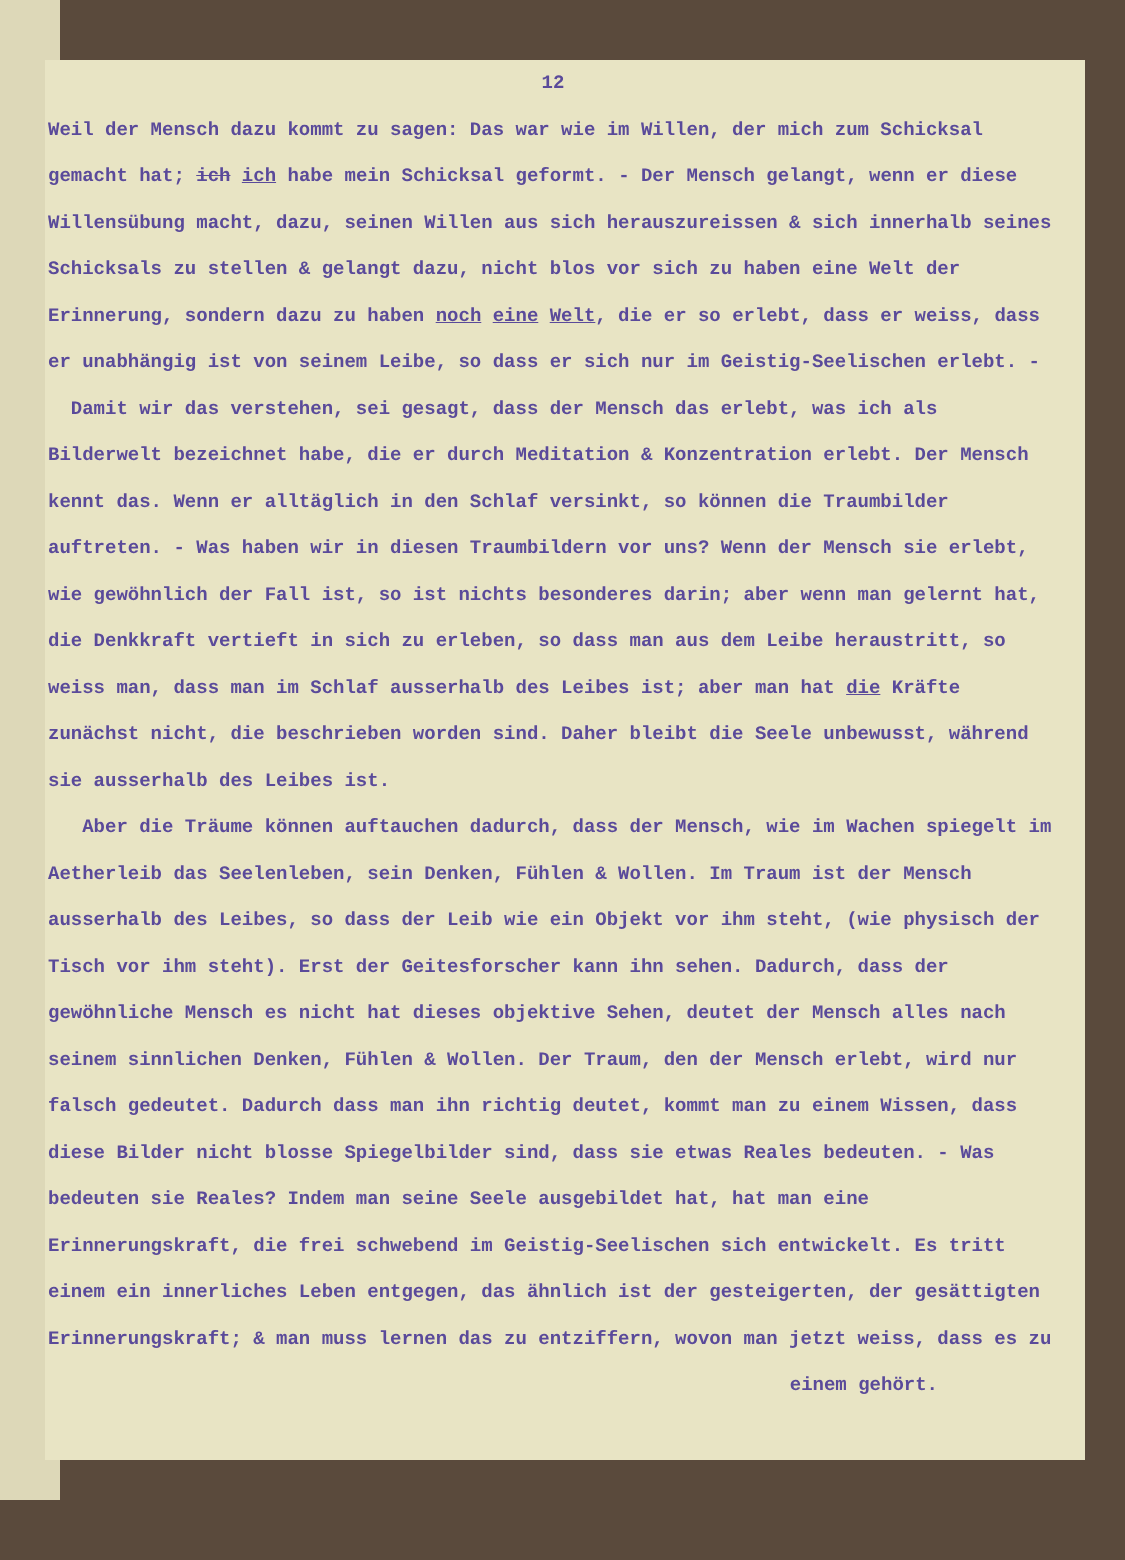12
Weil der Mensch dazu kommt zu sagen: Das war wie im Willen, der mich zum Schicksal gemacht hat; ich ich habe mein Schicksal geformt. - Der Mensch gelangt, wenn er diese Willensübung macht, dazu, seinen Willen aus sich herauszureissen & sich innerhalb seines Schicksals zu stellen & gelangt dazu, nicht blos vor sich zu haben eine Welt der Erinnerung, sondern dazu zu haben noch eine Welt, die er so erlebt, dass er weiss, dass er unabhängig ist von seinem Leibe, so dass er sich nur im Geistig-Seelischen erlebt. -
Damit wir das verstehen, sei gesagt, dass der Mensch das erlebt, was ich als Bilderwelt bezeichnet habe, die er durch Meditation & Konzentration erlebt. Der Mensch kennt das. Wenn er alltäglich in den Schlaf versinkt, so können die Traumbilder auftreten. - Was haben wir in diesen Traumbildern vor uns? Wenn der Mensch sie erlebt, wie gewöhnlich der Fall ist, so ist nichts besonderes darin; aber wenn man gelernt hat, die Denkkraft vertieft in sich zu erleben, so dass man aus dem Leibe heraustritt, so weiss man, dass man im Schlaf ausserhalb des Leibes ist; aber man hat die Kräfte zunächst nicht, die beschrieben worden sind. Daher bleibt die Seele unbewusst, während sie ausserhalb des Leibes ist.
Aber die Träume können auftauchen dadurch, dass der Mensch, wie im Wachen spiegelt im Aetherleib das Seelenleben, sein Denken, Fühlen & Wollen. Im Traum ist der Mensch ausserhalb des Leibes, so dass der Leib wie ein Objekt vor ihm steht, (wie physisch der Tisch vor ihm steht). Erst der Geitesforscher kann ihn sehen. Dadurch, dass der gewöhnliche Mensch es nicht hat dieses objektive Sehen, deutet der Mensch alles nach seinem sinnlichen Denken, Fühlen & Wollen. Der Traum, den der Mensch erlebt, wird nur falsch gedeutet. Dadurch dass man ihn richtig deutet, kommt man zu einem Wissen, dass diese Bilder nicht blosse Spiegelbilder sind, dass sie etwas Reales bedeuten. - Was bedeuten sie Reales? Indem man seine Seele ausgebildet hat, hat man eine Erinnerungskraft, die frei schwebend im Geistig-Seelischen sich entwickelt. Es tritt einem ein innerliches Leben entgegen, das ähnlich ist der gesteigerten, der gesättigten Erinnerungskraft; & man muss lernen das zu entziffern, wovon man jetzt weiss, dass es zu
einem gehört.